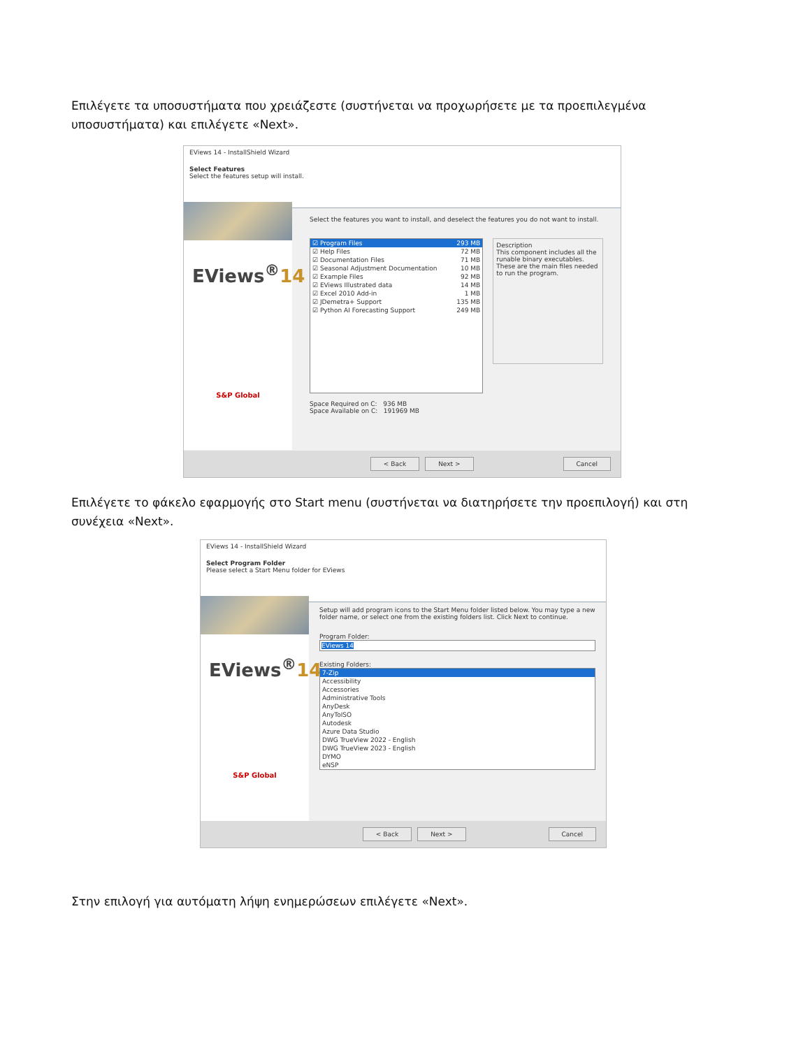Επιλέγετε τα υποσυστήματα που χρειάζεστε (συστήνεται να προχωρήσετε με τα προεπιλεγμένα υποσυστήματα) και επιλέγετε «Next».
EViews 14 - InstallShield Wizard
Select Features
Select the features setup will install.
EViews<sup>®</sup>14
S&P Global
Select the features you want to install, and deselect the features you do not want to install.
☑ Program Files 293 MB
☑ Help Files 72 MB
☑ Documentation Files 71 MB
☑ Seasonal Adjustment Documentation 10 MB
☑ Example Files 92 MB
☑ EViews Illustrated data 14 MB
☑ Excel 2010 Add-in 1 MB
☑ JDemetra+ Support 135 MB
☑ Python AI Forecasting Support 249 MB
Description
This component includes all the runable binary executables. These are the main files needed to run the program.
Space Required on C: 936 MB
Space Available on C: 191969 MB
< Back Next > Cancel
Επιλέγετε το φάκελο εφαρμογής στο Start menu (συστήνεται να διατηρήσετε την προεπιλογή) και στη συνέχεια «Next».
EViews 14 - InstallShield Wizard
Select Program Folder
Please select a Start Menu folder for EViews
EViews<sup>®</sup>14
S&P Global
Setup will add program icons to the Start Menu folder listed below. You may type a new folder name, or select one from the existing folders list. Click Next to continue.
Program Folder:
EViews 14
Existing Folders:
7-Zip
Accessibility
Accessories
Administrative Tools
AnyDesk
AnyToISO
Autodesk
Azure Data Studio
DWG TrueView 2022 - English
DWG TrueView 2023 - English
DYMO
eNSP
< Back Next > Cancel
Στην επιλογή για αυτόματη λήψη ενημερώσεων επιλέγετε «Next».